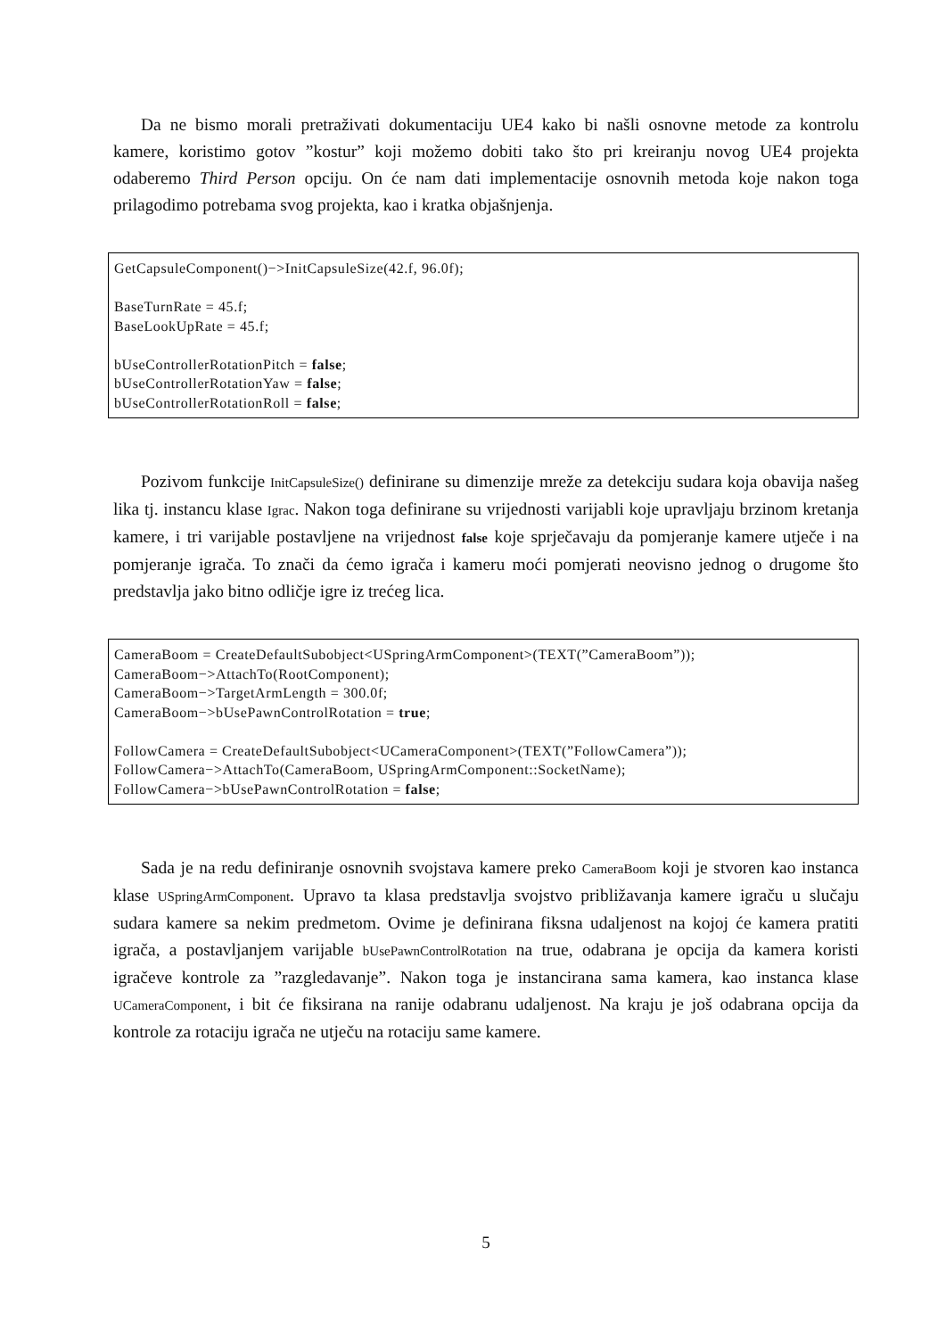Da ne bismo morali pretraživati dokumentaciju UE4 kako bi našli osnovne metode za kontrolu kamere, koristimo gotov ”kostur” koji možemo dobiti tako što pri kreiranju novog UE4 projekta odaberemo Third Person opciju. On će nam dati implementacije osnovnih metoda koje nakon toga prilagodimo potrebama svog projekta, kao i kratka objašnjenja.
GetCapsuleComponent()−>InitCapsuleSize(42.f, 96.0f);
BaseTurnRate = 45.f;
BaseLookUpRate = 45.f;
bUseControllerRotationPitch = false;
bUseControllerRotationYaw = false;
bUseControllerRotationRoll = false;
Pozivom funkcije InitCapsuleSize() definirane su dimenzije mreže za detekciju sudara koja obavija našeg lika tj. instancu klase Igrac. Nakon toga definirane su vrijednosti varijabli koje upravljaju brzinom kretanja kamere, i tri varijable postavljene na vrijednost false koje sprječavaju da pomjeranje kamere utječe i na pomjeranje igrača. To znači da ćemo igrača i kameru moći pomjerati neovisno jednog o drugome što predstavlja jako bitno odličje igre iz trećeg lica.
CameraBoom = CreateDefaultSubobject<USpringArmComponent>(TEXT(”CameraBoom”));
CameraBoom−>AttachTo(RootComponent);
CameraBoom−>TargetArmLength = 300.0f;
CameraBoom−>bUsePawnControlRotation = true;
FollowCamera = CreateDefaultSubobject<UCameraComponent>(TEXT(”FollowCamera”));
FollowCamera−>AttachTo(CameraBoom, USpringArmComponent::SocketName);
FollowCamera−>bUsePawnControlRotation = false;
Sada je na redu definiranje osnovnih svojstava kamere preko CameraBoom koji je stvoren kao instanca klase USpringArmComponent. Upravo ta klasa predstavlja svojstvo približavanja kamere igraču u slučaju sudara kamere sa nekim predmetom. Ovime je definirana fiksna udaljenost na kojoj će kamera pratiti igrača, a postavljanjem varijable bUsePawnControlRotation na true, odabrana je opcija da kamera koristi igračeve kontrole za ”razgledavanje”. Nakon toga je instancirana sama kamera, kao instanca klase UCameraComponent, i bit će fiksirana na ranije odabranu udaljenost. Na kraju je još odabrana opcija da kontrole za rotaciju igrača ne utječu na rotaciju same kamere.
5